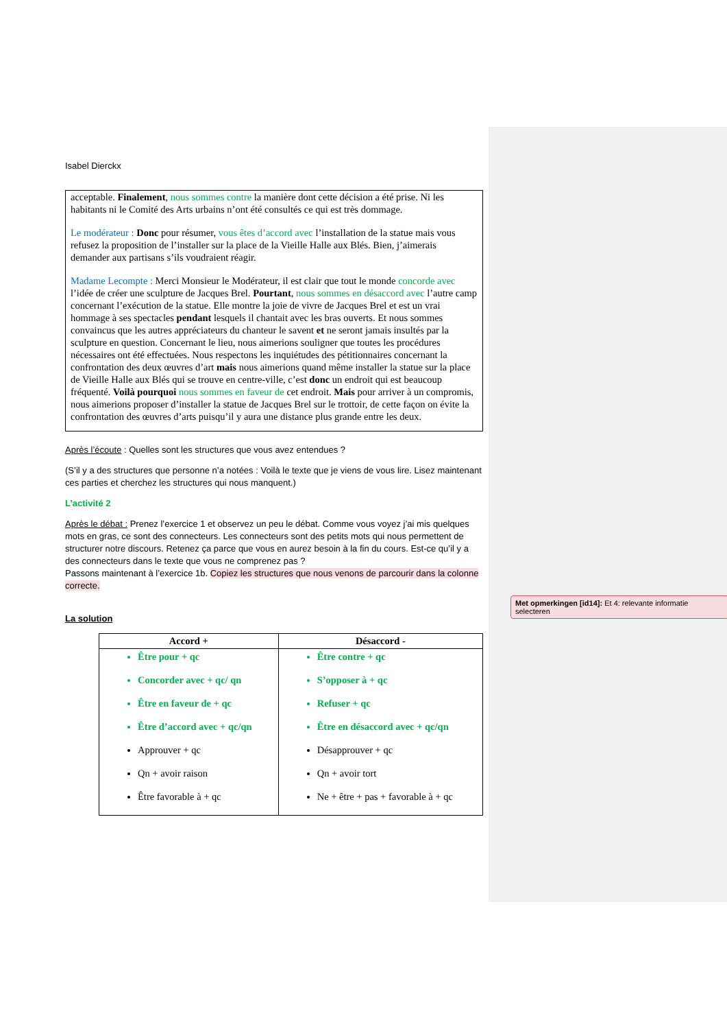Isabel Dierckx
acceptable. Finalement, nous sommes contre la manière dont cette décision a été prise. Ni les habitants ni le Comité des Arts urbains n’ont été consultés ce qui est très dommage.
Le modérateur : Donc pour résumer, vous êtes d’accord avec l’installation de la statue mais vous refusez la proposition de l’installer sur la place de la Vieille Halle aux Blés. Bien, j’aimerais demander aux partisans s’ils voudraient réagir.
Madame Lecompte : Merci Monsieur le Modérateur, il est clair que tout le monde concorde avec l’idée de créer une sculpture de Jacques Brel. Pourtant, nous sommes en désaccord avec l’autre camp concernant l’exécution de la statue. Elle montre la joie de vivre de Jacques Brel et est un vrai hommage à ses spectacles pendant lesquels il chantait avec les bras ouverts. Et nous sommes convaincus que les autres appréciateurs du chanteur le savent et ne seront jamais insultés par la sculpture en question. Concernant le lieu, nous aimerions souligner que toutes les procédures nécessaires ont été effectuées. Nous respectons les inquiétudes des pétitionnaires concernant la confrontation des deux œuvres d’art mais nous aimerions quand même installer la statue sur la place de Vieille Halle aux Blés qui se trouve en centre-ville, c’est donc un endroit qui est beaucoup fréquenté. Voilà pourquoi nous sommes en faveur de cet endroit. Mais pour arriver à un compromis, nous aimerions proposer d’installer la statue de Jacques Brel sur le trottoir, de cette façon on évite la confrontation des œuvres d’arts puisqu’il y aura une distance plus grande entre les deux.
Après l’écoute : Quelles sont les structures que vous avez entendues ?
(S’il y a des structures que personne n’a notées : Voilà le texte que je viens de vous lire. Lisez maintenant ces parties et cherchez les structures qui nous manquent.)
L’activité 2
Après le débat : Prenez l’exercice 1 et observez un peu le débat. Comme vous voyez j’ai mis quelques mots en gras, ce sont des connecteurs. Les connecteurs sont des petits mots qui nous permettent de structurer notre discours. Retenez ça parce que vous en aurez besoin à la fin du cours. Est-ce qu’il y a des connecteurs dans le texte que vous ne comprenez pas ?
Passons maintenant à l’exercice 1b. Copiez les structures que nous venons de parcourir dans la colonne correcte.
La solution
| Accord + | Désaccord - |
| --- | --- |
| Être pour + qc Concorder avec + qc/ qn Être en faveur de + qc Être d’accord avec + qc/qn Approuver + qc Qn + avoir raison Être favorable à + qc | Être contre + qc S’opposer à + qc Refuser + qc Être en désaccord avec + qc/qn Désapprouver + qc Qn + avoir tort Ne + être + pas + favorable à + qc |
Met opmerkingen [id14]: Et 4: relevante informatie selecteren